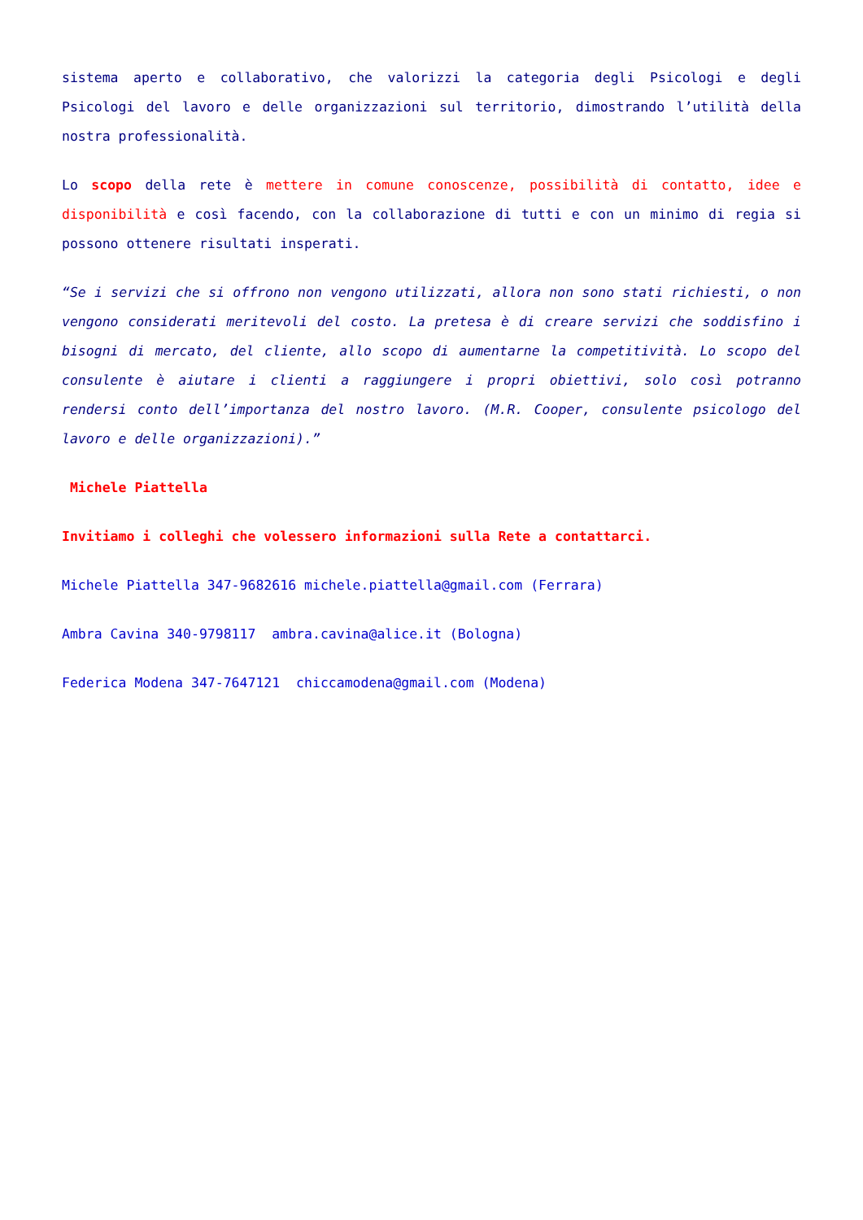sistema aperto e collaborativo, che valorizzi la categoria degli Psicologi e degli Psicologi del lavoro e delle organizzazioni sul territorio, dimostrando l’utilità della nostra professionalità.
Lo scopo della rete è mettere in comune conoscenze, possibilità di contatto, idee e disponibilità e così facendo, con la collaborazione di tutti e con un minimo di regia si possono ottenere risultati insperati.
“Se i servizi che si offrono non vengono utilizzati, allora non sono stati richiesti, o non vengono considerati meritevoli del costo. La pretesa è di creare servizi che soddisfino i bisogni di mercato, del cliente, allo scopo di aumentarne la competitività. Lo scopo del consulente è aiutare i clienti a raggiungere i propri obiettivi, solo così potranno rendersi conto dell’importanza del nostro lavoro. (M.R. Cooper, consulente psicologo del lavoro e delle organizzazioni).”
Michele Piattella
Invitiamo i colleghi che volessero informazioni sulla Rete a contattarci.
Michele Piattella 347-9682616 michele.piattella@gmail.com (Ferrara)
Ambra Cavina 340-9798117 ambra.cavina@alice.it (Bologna)
Federica Modena 347-7647121 chiccamodena@gmail.com (Modena)